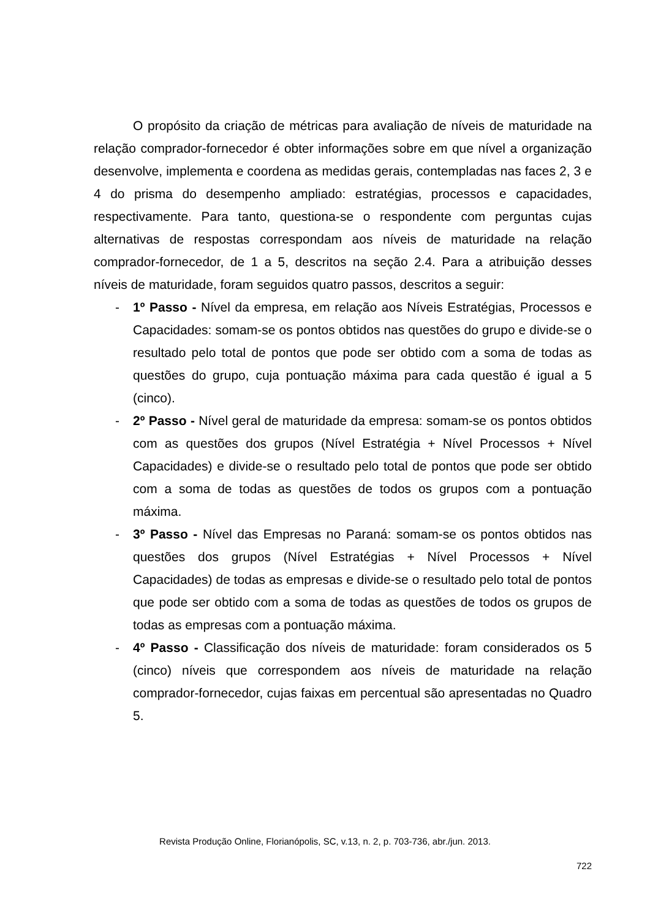O propósito da criação de métricas para avaliação de níveis de maturidade na relação comprador-fornecedor é obter informações sobre em que nível a organização desenvolve, implementa e coordena as medidas gerais, contempladas nas faces 2, 3 e 4 do prisma do desempenho ampliado: estratégias, processos e capacidades, respectivamente. Para tanto, questiona-se o respondente com perguntas cujas alternativas de respostas correspondam aos níveis de maturidade na relação comprador-fornecedor, de 1 a 5, descritos na seção 2.4. Para a atribuição desses níveis de maturidade, foram seguidos quatro passos, descritos a seguir:
- 1º Passo - Nível da empresa, em relação aos Níveis Estratégias, Processos e Capacidades: somam-se os pontos obtidos nas questões do grupo e divide-se o resultado pelo total de pontos que pode ser obtido com a soma de todas as questões do grupo, cuja pontuação máxima para cada questão é igual a 5 (cinco).
- 2º Passo - Nível geral de maturidade da empresa: somam-se os pontos obtidos com as questões dos grupos (Nível Estratégia + Nível Processos + Nível Capacidades) e divide-se o resultado pelo total de pontos que pode ser obtido com a soma de todas as questões de todos os grupos com a pontuação máxima.
- 3º Passo - Nível das Empresas no Paraná: somam-se os pontos obtidos nas questões dos grupos (Nível Estratégias + Nível Processos + Nível Capacidades) de todas as empresas e divide-se o resultado pelo total de pontos que pode ser obtido com a soma de todas as questões de todos os grupos de todas as empresas com a pontuação máxima.
- 4º Passo - Classificação dos níveis de maturidade: foram considerados os 5 (cinco) níveis que correspondem aos níveis de maturidade na relação comprador-fornecedor, cujas faixas em percentual são apresentadas no Quadro 5.
Revista Produção Online, Florianópolis, SC, v.13, n. 2, p. 703-736, abr./jun. 2013.
722